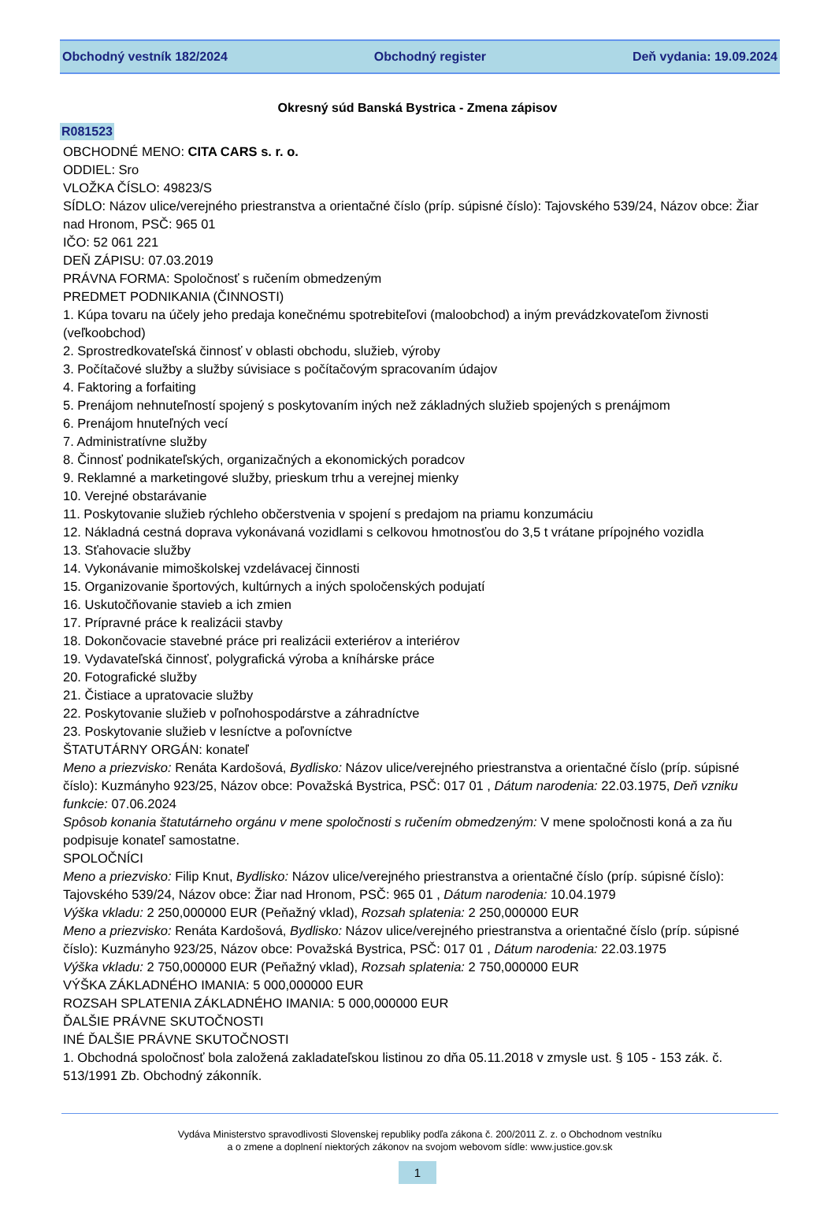Obchodný vestník 182/2024 Obchodný register Deň vydania: 19.09.2024
Okresný súd Banská Bystrica - Zmena zápisov
R081523
OBCHODNÉ MENO: CITA CARS s. r. o.
ODDIEL: Sro
VLOŽKA ČÍSLO: 49823/S
SÍDLO: Názov ulice/verejného priestranstva a orientačné číslo (príp. súpisné číslo): Tajovského 539/24, Názov obce: Žiar nad Hronom, PSČ: 965 01
IČO: 52 061 221
DEŇ ZÁPISU: 07.03.2019
PRÁVNA FORMA: Spoločnosť s ručením obmedzeným
PREDMET PODNIKANIA (ČINNOSTI)
1. Kúpa tovaru na účely jeho predaja konečnému spotrebiteľovi (maloobchod) a iným prevádzkovateľom živnosti (veľkoobchod)
2. Sprostredkovateľská činnosť v oblasti obchodu, služieb, výroby
3. Počítačové služby a služby súvisiace s počítačovým spracovaním údajov
4. Faktoring a forfaiting
5. Prenájom nehnuteľností spojený s poskytovaním iných než základných služieb spojených s prenájmom
6. Prenájom hnuteľných vecí
7. Administratívne služby
8. Činnosť podnikateľských, organizačných a ekonomických poradcov
9. Reklamné a marketingové služby, prieskum trhu a verejnej mienky
10. Verejné obstarávanie
11. Poskytovanie služieb rýchleho občerstvenia v spojení s predajom na priamu konzumáciu
12. Nákladná cestná doprava vykonávaná vozidlami s celkovou hmotnosťou do 3,5 t vrátane prípojného vozidla
13. Sťahovacie služby
14. Vykonávanie mimoškolskej vzdelávacej činnosti
15. Organizovanie športových, kultúrnych a iných spoločenských podujatí
16. Uskutočňovanie stavieb a ich zmien
17. Prípravné práce k realizácii stavby
18. Dokončovacie stavebné práce pri realizácii exteriérov a interiérov
19. Vydavateľská činnosť, polygrafická výroba a kníhárske práce
20. Fotografické služby
21. Čistiace a upratovacie služby
22. Poskytovanie služieb v poľnohospodárstve a záhradníctve
23. Poskytovanie služieb v lesníctve a poľovníctve
ŠTATUTÁRNY ORGÁN: konateľ
Meno a priezvisko: Renáta Kardošová, Bydlisko: Názov ulice/verejného priestranstva a orientačné číslo (príp. súpisné číslo): Kuzmányho 923/25, Názov obce: Považská Bystrica, PSČ: 017 01 , Dátum narodenia: 22.03.1975, Deň vzniku funkcie: 07.06.2024
Spôsob konania štatutárneho orgánu v mene spoločnosti s ručením obmedzeným: V mene spoločnosti koná a za ňu podpisuje konateľ samostatne.
SPOLOČNÍCI
Meno a priezvisko: Filip Knut, Bydlisko: Názov ulice/verejného priestranstva a orientačné číslo (príp. súpisné číslo): Tajovského 539/24, Názov obce: Žiar nad Hronom, PSČ: 965 01 , Dátum narodenia: 10.04.1979
Výška vkladu: 2 250,000000 EUR (Peňažný vklad), Rozsah splatenia: 2 250,000000 EUR
Meno a priezvisko: Renáta Kardošová, Bydlisko: Názov ulice/verejného priestranstva a orientačné číslo (príp. súpisné číslo): Kuzmányho 923/25, Názov obce: Považská Bystrica, PSČ: 017 01 , Dátum narodenia: 22.03.1975
Výška vkladu: 2 750,000000 EUR (Peňažný vklad), Rozsah splatenia: 2 750,000000 EUR
VÝŠKA ZÁKLADNÉHO IMANIA: 5 000,000000 EUR
ROZSAH SPLATENIA ZÁKLADNÉHO IMANIA: 5 000,000000 EUR
ĎALŠIE PRÁVNE SKUTOČNOSTI
INÉ ĎALŠIE PRÁVNE SKUTOČNOSTI
1. Obchodná spoločnosť bola založená zakladateľskou listinou zo dňa 05.11.2018 v zmysle ust. § 105 - 153 zák. č. 513/1991 Zb. Obchodný zákonník.
Vydáva Ministerstvo spravodlivosti Slovenskej republiky podľa zákona č. 200/2011 Z. z. o Obchodnom vestníku
a o zmene a doplnení niektorých zákonov na svojom webovom sídle: www.justice.gov.sk
1